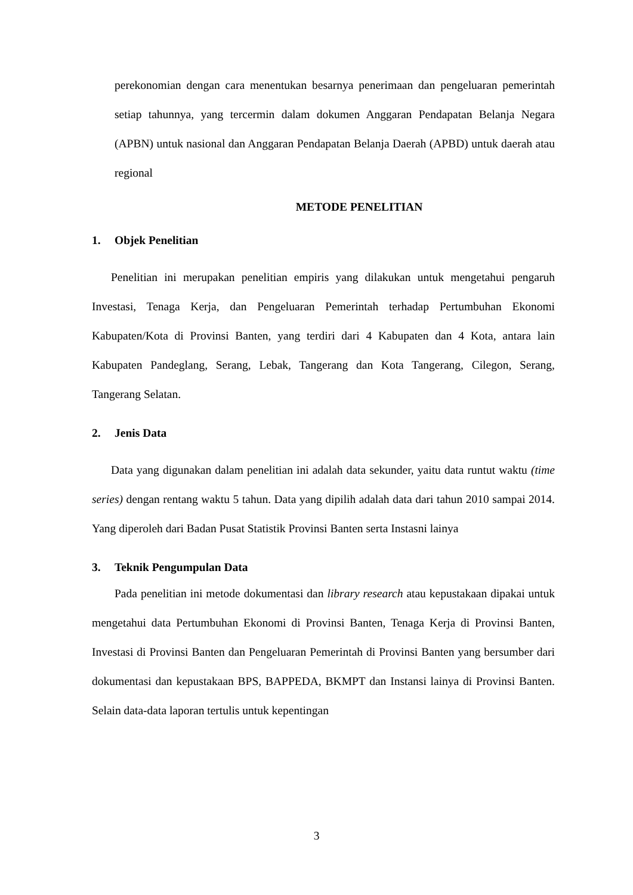perekonomian dengan cara menentukan besarnya penerimaan dan pengeluaran pemerintah setiap tahunnya, yang tercermin dalam dokumen Anggaran Pendapatan Belanja Negara (APBN) untuk nasional dan Anggaran Pendapatan Belanja Daerah (APBD) untuk daerah atau regional
METODE PENELITIAN
1. Objek Penelitian
Penelitian ini merupakan penelitian empiris yang dilakukan untuk mengetahui pengaruh Investasi, Tenaga Kerja, dan Pengeluaran Pemerintah terhadap Pertumbuhan Ekonomi Kabupaten/Kota di Provinsi Banten, yang terdiri dari 4 Kabupaten dan 4 Kota, antara lain Kabupaten Pandeglang, Serang, Lebak, Tangerang dan Kota Tangerang, Cilegon, Serang, Tangerang Selatan.
2. Jenis Data
Data yang digunakan dalam penelitian ini adalah data sekunder, yaitu data runtut waktu (time series) dengan rentang waktu 5 tahun. Data yang dipilih adalah data dari tahun 2010 sampai 2014. Yang diperoleh dari Badan Pusat Statistik Provinsi Banten serta Instasni lainya
3. Teknik Pengumpulan Data
Pada penelitian ini metode dokumentasi dan library research atau kepustakaan dipakai untuk mengetahui data Pertumbuhan Ekonomi di Provinsi Banten, Tenaga Kerja di Provinsi Banten, Investasi di Provinsi Banten dan Pengeluaran Pemerintah di Provinsi Banten yang bersumber dari dokumentasi dan kepustakaan BPS, BAPPEDA, BKMPT dan Instansi lainya di Provinsi Banten. Selain data-data laporan tertulis untuk kepentingan
3